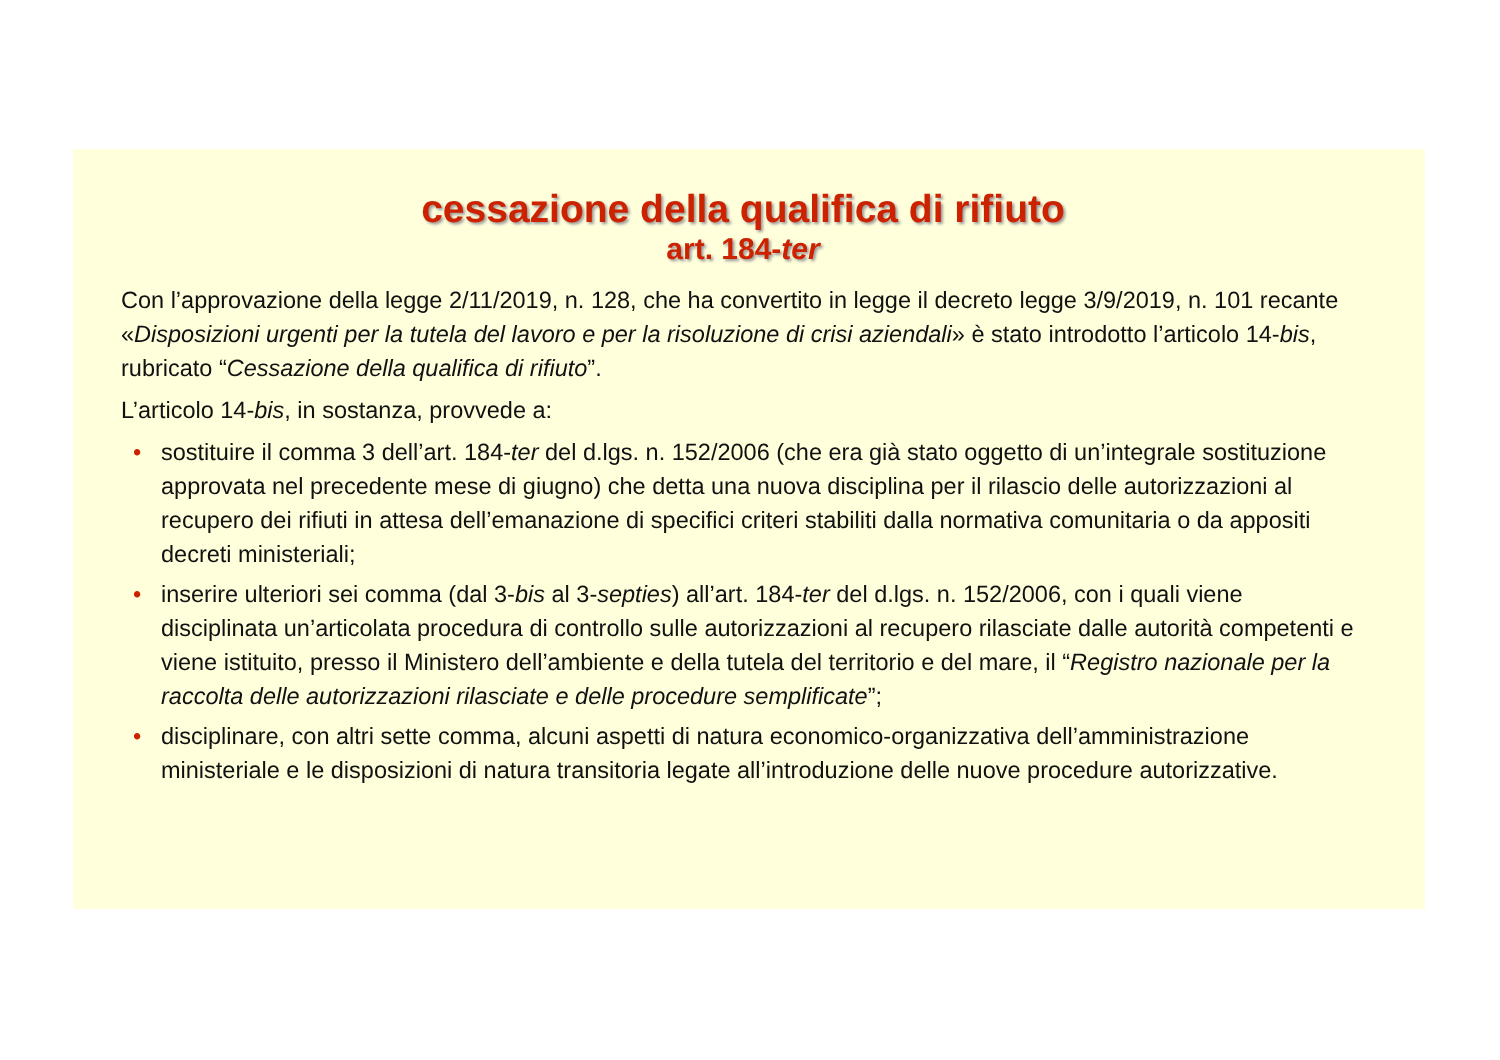cessazione della qualifica di rifiuto
art. 184-ter
Con l’approvazione della legge 2/11/2019, n. 128, che ha convertito in legge il decreto legge 3/9/2019, n. 101 recante «Disposizioni urgenti per la tutela del lavoro e per la risoluzione di crisi aziendali» è stato introdotto l’articolo 14-bis, rubricato “Cessazione della qualifica di rifiuto”.
L’articolo 14-bis, in sostanza, provvede a:
• sostituire il comma 3 dell’art. 184-ter del d.lgs. n. 152/2006 (che era già stato oggetto di un’integrale sostituzione approvata nel precedente mese di giugno) che detta una nuova disciplina per il rilascio delle autorizzazioni al recupero dei rifiuti in attesa dell’emanazione di specifici criteri stabiliti dalla normativa comunitaria o da appositi decreti ministeriali;
• inserire ulteriori sei comma (dal 3-bis al 3-septies) all’art. 184-ter del d.lgs. n. 152/2006, con i quali viene disciplinata un’articolata procedura di controllo sulle autorizzazioni al recupero rilasciate dalle autorità competenti e viene istituito, presso il Ministero dell’ambiente e della tutela del territorio e del mare, il “Registro nazionale per la raccolta delle autorizzazioni rilasciate e delle procedure semplificate”;
• disciplinare, con altri sette comma, alcuni aspetti di natura economico-organizzativa dell’amministrazione ministeriale e le disposizioni di natura transitoria legate all’introduzione delle nuove procedure autorizzative.